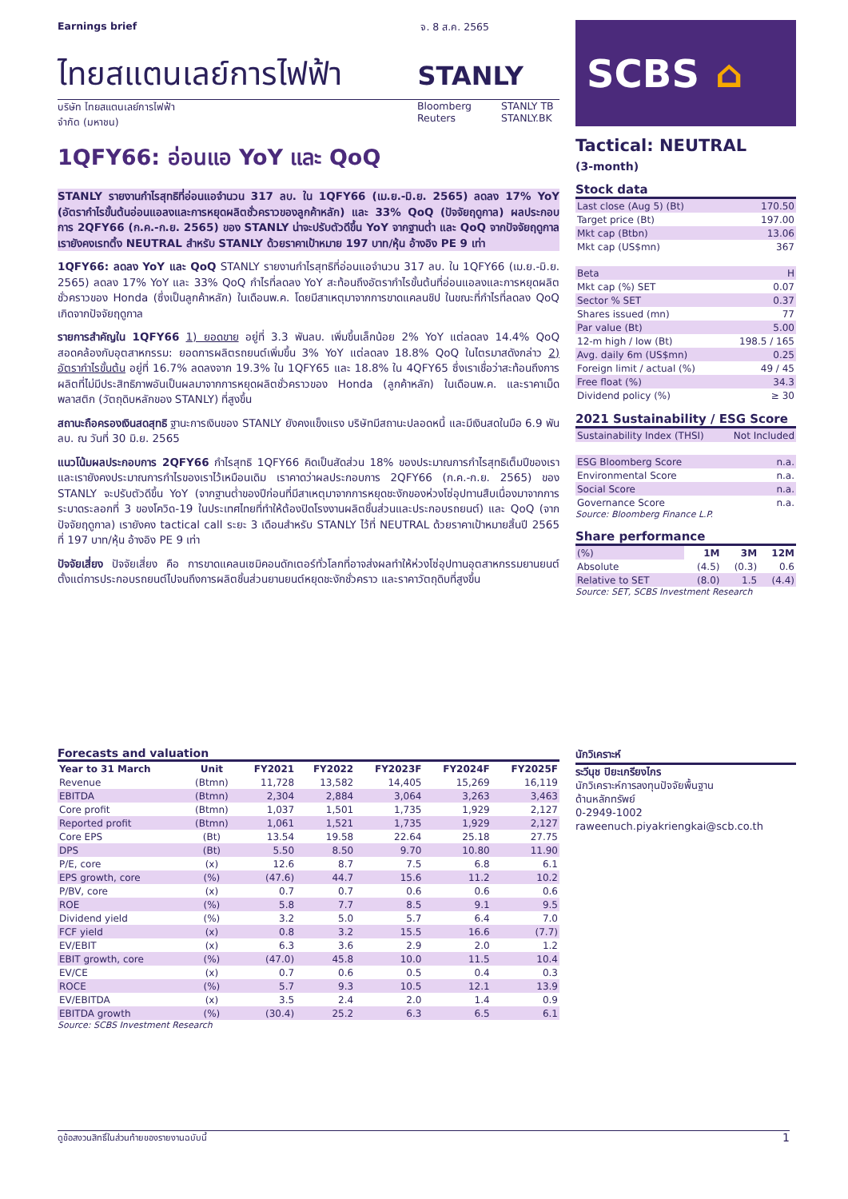Earnings brief จ. 8 ส.ค. 2565
ไทยสแตนเลย์การไฟฟ้า STANLY
บริษัท ไทยสแตนเลย์การไฟฟ้า
จำกัด (มหาชน)
Bloomberg
Reuters
STANLY TB
STANLY.BK
1QFY66: อ่อนแอ YoY และ QoQ
STANLY รายงานกำไรสุทธิที่อ่อนแอจำนวน 317 ลบ. ใน 1QFY66 (เม.ย.-มิ.ย. 2565) ลดลง 17% YoY (อัตรากำไรขั้นต้นอ่อนแอลงและการหยุดผลิตชั่วคราวของลูกค้าหลัก) และ 33% QoQ (ปัจจัยฤดูกาล) ผลประกอบการ 2QFY66 (ก.ค.-ก.ย. 2565) ของ STANLY น่าจะปรับตัวดีขึ้น YoY จากฐานต่ำ และ QoQ จากปัจจัยฤดูกาล เรายังคงเรทติ้ง NEUTRAL สำหรับ STANLY ด้วยราคาเป้าหมาย 197 บาท/หุ้น อ้างอิง PE 9 เท่า
1QFY66: ลดลง YoY และ QoQ STANLY รายงานกำไรสุทธิที่อ่อนแอจำนวน 317 ลบ. ใน 1QFY66 (เม.ย.-มิ.ย. 2565) ลดลง 17% YoY และ 33% QoQ กำไรที่ลดลง YoY สะท้อนถึงอัตรากำไรขั้นต้นที่อ่อนแอลงและการหยุดผลิตชั่วคราวของ Honda (ซึ่งเป็นลูกค้าหลัก) ในเดือนพ.ค. โดยมีสาเหตุมาจากการขาดแคลนชิป ในขณะที่กำไรที่ลดลง QoQ เกิดจากปัจจัยฤดูกาล
รายการสำคัญใน 1QFY66 1) ยอดขาย อยู่ที่ 3.3 พันลบ. เพิ่มขึ้นเล็กน้อย 2% YoY แต่ลดลง 14.4% QoQ สอดคล้องกับอุตสาหกรรม: ยอดการผลิตรถยนต์เพิ่มขึ้น 3% YoY แต่ลดลง 18.8% QoQ ในไตรมาสดังกล่าว 2) อัตรากำไรขั้นต้น อยู่ที่ 16.7% ลดลงจาก 19.3% ใน 1QFY65 และ 18.8% ใน 4QFY65 ซึ่งเราเชื่อว่าสะท้อนถึงการผลิตที่ไม่มีประสิทธิภาพอันเป็นผลมาจากการหยุดผลิตชั่วคราวของ Honda (ลูกค้าหลัก) ในเดือนพ.ค. และราคาเม็ดพลาสติก (วัตถุดิบหลักของ STANLY) ที่สูงขึ้น
สถานะถือครองเงินสดสุทธิ ฐานะการเงินของ STANLY ยังคงแข็งแรง บริษัทมีสถานะปลอดหนี้ และมีเงินสดในมือ 6.9 พันลบ. ณ วันที่ 30 มิ.ย. 2565
แนวโน้มผลประกอบการ 2QFY66 กำไรสุทธิ 1QFY66 คิดเป็นสัดส่วน 18% ของประมาณการกำไรสุทธิเต็มปีของเรา และเรายังคงประมาณการกำไรของเราไว้เหมือนเดิม เราคาดว่าผลประกอบการ 2QFY66 (ก.ค.-ก.ย. 2565) ของ STANLY จะปรับตัวดีขึ้น YoY (จากฐานต่ำของปีก่อนที่มีสาเหตุมาจากการหยุดชะงักของห่วงโซ่อุปทานสืบเนื่องมาจากการระบาดระลอกที่ 3 ของโควิด-19 ในประเทศไทยที่ทำให้ต้องปิดโรงงานผลิตชิ้นส่วนและประกอบรถยนต์) และ QoQ (จากปัจจัยฤดูกาล) เรายังคง tactical call ระยะ 3 เดือนสำหรับ STANLY ไว้ที่ NEUTRAL ด้วยราคาเป้าหมายสิ้นปี 2565 ที่ 197 บาท/หุ้น อ้างอิง PE 9 เท่า
ปัจจัยเสี่ยง ปัจจัยเสี่ยง คือ การขาดแคลนเซมิคอนดักเตอร์ทั่วโลกที่อาจส่งผลทำให้ห่วงโซ่อุปทานอุตสาหกรรมยานยนต์ตั้งแต่การประกอบรถยนต์ไปจนถึงการผลิตชิ้นส่วนยานยนต์หยุดชะงักชั่วคราว และราคาวัตถุดิบที่สูงขึ้น
SCBS ⌂
Tactical: NEUTRAL
(3-month)
Stock data
| Last close (Aug 5) (Bt) | 170.50 |
| Target price (Bt) | 197.00 |
| Mkt cap (Btbn) | 13.06 |
| Mkt cap (US$mn) | 367 |
| Beta | H |
| Mkt cap (%) SET | 0.07 |
| Sector % SET | 0.37 |
| Shares issued (mn) | 77 |
| Par value (Bt) | 5.00 |
| 12-m high / low (Bt) | 198.5 / 165 |
| Avg. daily 6m (US$mn) | 0.25 |
| Foreign limit / actual (%) | 49 / 45 |
| Free float (%) | 34.3 |
| Dividend policy (%) | ≥ 30 |
2021 Sustainability / ESG Score
| Sustainability Index (THSI) | Not Included |
| ESG Bloomberg Score | n.a. |
| Environmental Score | n.a. |
| Social Score | n.a. |
| Governance Score | n.a. |
Source: Bloomberg Finance L.P.
Share performance
| (%) | 1M | 3M | 12M |
| Absolute | (4.5) | (0.3) | 0.6 |
| Relative to SET | (8.0) | 1.5 | (4.4) |
Source: SET, SCBS Investment Research
Forecasts and valuation
| Year to 31 March | Unit | FY2021 | FY2022 | FY2023F | FY2024F | FY2025F |
| --- | --- | --- | --- | --- | --- | --- |
| Revenue | (Btmn) | 11,728 | 13,582 | 14,405 | 15,269 | 16,119 |
| EBITDA | (Btmn) | 2,304 | 2,884 | 3,064 | 3,263 | 3,463 |
| Core profit | (Btmn) | 1,037 | 1,501 | 1,735 | 1,929 | 2,127 |
| Reported profit | (Btmn) | 1,061 | 1,521 | 1,735 | 1,929 | 2,127 |
| Core EPS | (Bt) | 13.54 | 19.58 | 22.64 | 25.18 | 27.75 |
| DPS | (Bt) | 5.50 | 8.50 | 9.70 | 10.80 | 11.90 |
| P/E, core | (x) | 12.6 | 8.7 | 7.5 | 6.8 | 6.1 |
| EPS growth, core | (%) | (47.6) | 44.7 | 15.6 | 11.2 | 10.2 |
| P/BV, core | (x) | 0.7 | 0.7 | 0.6 | 0.6 | 0.6 |
| ROE | (%) | 5.8 | 7.7 | 8.5 | 9.1 | 9.5 |
| Dividend yield | (%) | 3.2 | 5.0 | 5.7 | 6.4 | 7.0 |
| FCF yield | (x) | 0.8 | 3.2 | 15.5 | 16.6 | (7.7) |
| EV/EBIT | (x) | 6.3 | 3.6 | 2.9 | 2.0 | 1.2 |
| EBIT growth, core | (%) | (47.0) | 45.8 | 10.0 | 11.5 | 10.4 |
| EV/CE | (x) | 0.7 | 0.6 | 0.5 | 0.4 | 0.3 |
| ROCE | (%) | 5.7 | 9.3 | 10.5 | 12.1 | 13.9 |
| EV/EBITDA | (x) | 3.5 | 2.4 | 2.0 | 1.4 | 0.9 |
| EBITDA growth | (%) | (30.4) | 25.2 | 6.3 | 6.5 | 6.1 |
Source: SCBS Investment Research
นักวิเคราะห์
ระวีนุช ปิยะเกรียงไกร
นักวิเคราะห์การลงทุนปัจจัยพื้นฐาน
ด้านหลักทรัพย์
0-2949-1002
raweenuch.piyakriengkai@scb.co.th
ดูข้อสงวนสิทธิ์ในส่วนท้ายของรายงานฉบับนี้ 1